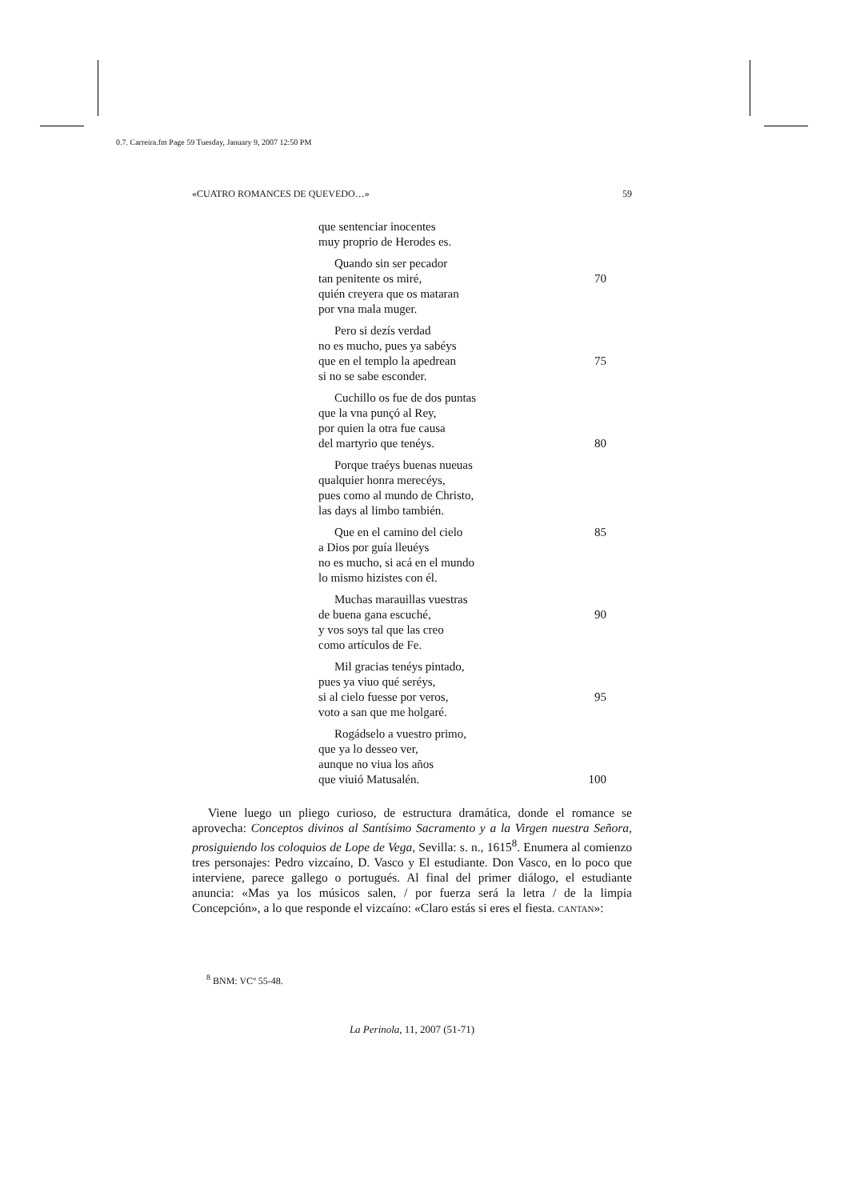0.7. Carreira.fm Page 59 Tuesday, January 9, 2007 12:50 PM
«CUATRO ROMANCES DE QUEVEDO…» 59
que sentenciar inocentes
muy proprio de Herodes es.
Quando sin ser pecador
tan penitente os miré, 70
quién creyera que os mataran
por vna mala muger.
Pero si dezís verdad
no es mucho, pues ya sabéys
que en el templo la apedrean 75
si no se sabe esconder.
Cuchillo os fue de dos puntas
que la vna punçó al Rey,
por quien la otra fue causa
del martyrio que tenéys. 80
Porque traéys buenas nueuas
qualquier honra merecéys,
pues como al mundo de Christo,
las days al limbo también.
Que en el camino del cielo 85
a Dios por guía lleuéys
no es mucho, si acá en el mundo
lo mismo hizistes con él.
Muchas marauillas vuestras
de buena gana escuché, 90
y vos soys tal que las creo
como artículos de Fe.
Mil gracias tenéys pintado,
pues ya viuo qué seréys,
si al cielo fuesse por veros, 95
voto a san que me holgaré.
Rogádselo a vuestro primo,
que ya lo desseo ver,
aunque no viua los años
que viuió Matusalén. 100
Viene luego un pliego curioso, de estructura dramática, donde el romance se aprovecha: Conceptos divinos al Santísimo Sacramento y a la Virgen nuestra Señora, prosiguiendo los coloquios de Lope de Vega, Sevilla: s. n., 1615<sup>8</sup>. Enumera al comienzo tres personajes: Pedro vizcaíno, D. Vasco y El estudiante. Don Vasco, en lo poco que interviene, parece gallego o portugués. Al final del primer diálogo, el estudiante anuncia: «Mas ya los músicos salen, / por fuerza será la letra / de la limpia Concepción», a lo que responde el vizcaíno: «Claro estás si eres el fiesta. CANTAN»:
<sup>8</sup> BNM: VCº 55-48.
La Perinola, 11, 2007 (51-71)